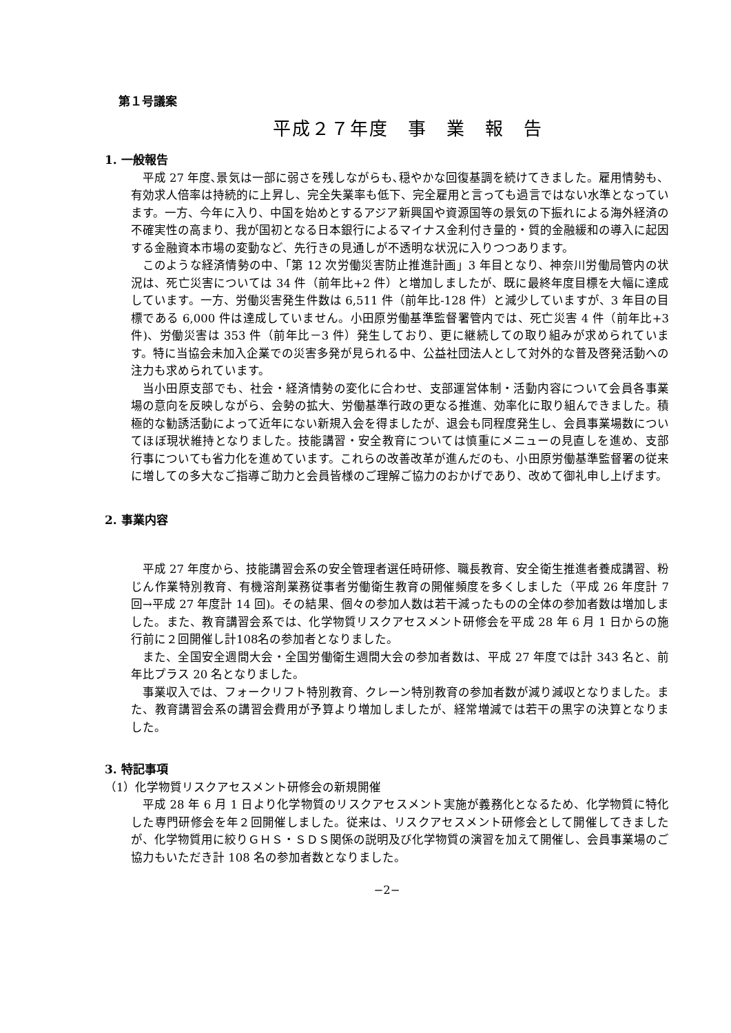第１号議案
平成２７年度　事　業　報　告
1. 一般報告
平成 27 年度､景気は一部に弱さを残しながらも､穏やかな回復基調を続けてきました。雇用情勢も、有効求人倍率は持続的に上昇し、完全失業率も低下、完全雇用と言っても過言ではない水準となっています。一方、今年に入り、中国を始めとするアジア新興国や資源国等の景気の下振れによる海外経済の不確実性の高まり、我が国初となる日本銀行によるマイナス金利付き量的・質的金融緩和の導入に起因する金融資本市場の変動など、先行きの見通しが不透明な状況に入りつつあります。
このような経済情勢の中、「第 12 次労働災害防止推進計画」3 年目となり、神奈川労働局管内の状況は、死亡災害については 34 件（前年比+2 件）と増加しましたが、既に最終年度目標を大幅に達成しています。一方、労働災害発生件数は 6,511 件（前年比-128 件）と減少していますが、3 年目の目標である 6,000 件は達成していません。小田原労働基準監督署管内では、死亡災害 4 件（前年比+3 件)、労働災害は 353 件（前年比－3 件）発生しており、更に継続しての取り組みが求められています。特に当協会未加入企業での災害多発が見られる中、公益社団法人として対外的な普及啓発活動への注力も求められています。
当小田原支部でも、社会・経済情勢の変化に合わせ、支部運営体制・活動内容について会員各事業場の意向を反映しながら、会勢の拡大、労働基準行政の更なる推進、効率化に取り組んできました。積極的な勧誘活動によって近年にない新規入会を得ましたが、退会も同程度発生し、会員事業場数についてほぼ現状維持となりました。技能講習・安全教育については慎重にメニューの見直しを進め、支部行事についても省力化を進めています。これらの改善改革が進んだのも、小田原労働基準監督署の従来に増しての多大なご指導ご助力と会員皆様のご理解ご協力のおかげであり、改めて御礼申し上げます。
2. 事業内容
平成 27 年度から、技能講習会系の安全管理者選任時研修、職長教育、安全衛生推進者養成講習、粉じん作業特別教育、有機溶剤業務従事者労働衛生教育の開催頻度を多くしました（平成 26 年度計 7 回→平成 27 年度計 14 回)。その結果、個々の参加人数は若干減ったものの全体の参加者数は増加しました。また、教育講習会系では、化学物質リスクアセスメント研修会を平成 28 年 6 月 1 日からの施行前に２回開催し計108名の参加者となりました。
また、全国安全週間大会・全国労働衛生週間大会の参加者数は、平成 27 年度では計 343 名と、前年比プラス 20 名となりました。
事業収入では、フォークリフト特別教育、クレーン特別教育の参加者数が減り減収となりました。また、教育講習会系の講習会費用が予算より増加しましたが、経常増減では若干の黒字の決算となりました。
3. 特記事項
（1）化学物質リスクアセスメント研修会の新規開催
平成 28 年 6 月 1 日より化学物質のリスクアセスメント実施が義務化となるため、化学物質に特化した専門研修会を年２回開催しました。従来は、リスクアセスメント研修会として開催してきましたが、化学物質用に絞りＧＨＳ・ＳＤＳ関係の説明及び化学物質の演習を加えて開催し、会員事業場のご協力もいただき計 108 名の参加者数となりました。
−2−